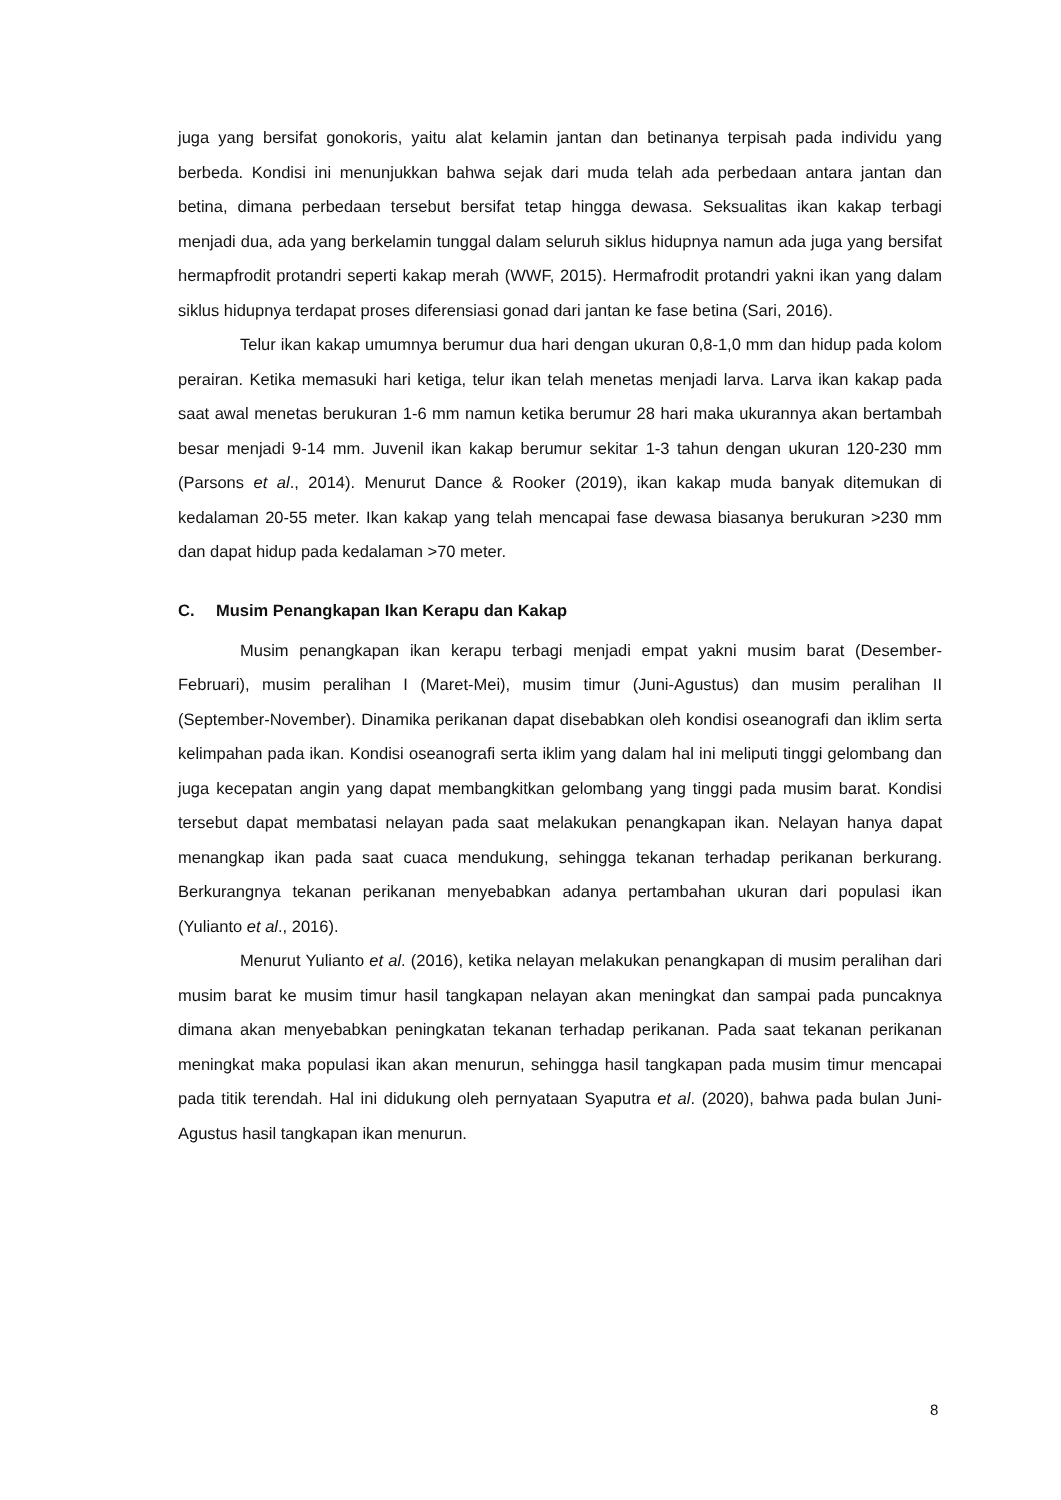juga yang bersifat gonokoris, yaitu alat kelamin jantan dan betinanya terpisah pada individu yang berbeda. Kondisi ini menunjukkan bahwa sejak dari muda telah ada perbedaan antara jantan dan betina, dimana perbedaan tersebut bersifat tetap hingga dewasa. Seksualitas ikan kakap terbagi menjadi dua, ada yang berkelamin tunggal dalam seluruh siklus hidupnya namun ada juga yang bersifat hermapfrodit protandri seperti kakap merah (WWF, 2015). Hermafrodit protandri yakni ikan yang dalam siklus hidupnya terdapat proses diferensiasi gonad dari jantan ke fase betina (Sari, 2016).
Telur ikan kakap umumnya berumur dua hari dengan ukuran 0,8-1,0 mm dan hidup pada kolom perairan. Ketika memasuki hari ketiga, telur ikan telah menetas menjadi larva. Larva ikan kakap pada saat awal menetas berukuran 1-6 mm namun ketika berumur 28 hari maka ukurannya akan bertambah besar menjadi 9-14 mm. Juvenil ikan kakap berumur sekitar 1-3 tahun dengan ukuran 120-230 mm (Parsons et al., 2014). Menurut Dance & Rooker (2019), ikan kakap muda banyak ditemukan di kedalaman 20-55 meter. Ikan kakap yang telah mencapai fase dewasa biasanya berukuran >230 mm dan dapat hidup pada kedalaman >70 meter.
C. Musim Penangkapan Ikan Kerapu dan Kakap
Musim penangkapan ikan kerapu terbagi menjadi empat yakni musim barat (Desember-Februari), musim peralihan I (Maret-Mei), musim timur (Juni-Agustus) dan musim peralihan II (September-November). Dinamika perikanan dapat disebabkan oleh kondisi oseanografi dan iklim serta kelimpahan pada ikan. Kondisi oseanografi serta iklim yang dalam hal ini meliputi tinggi gelombang dan juga kecepatan angin yang dapat membangkitkan gelombang yang tinggi pada musim barat. Kondisi tersebut dapat membatasi nelayan pada saat melakukan penangkapan ikan. Nelayan hanya dapat menangkap ikan pada saat cuaca mendukung, sehingga tekanan terhadap perikanan berkurang. Berkurangnya tekanan perikanan menyebabkan adanya pertambahan ukuran dari populasi ikan (Yulianto et al., 2016).
Menurut Yulianto et al. (2016), ketika nelayan melakukan penangkapan di musim peralihan dari musim barat ke musim timur hasil tangkapan nelayan akan meningkat dan sampai pada puncaknya dimana akan menyebabkan peningkatan tekanan terhadap perikanan. Pada saat tekanan perikanan meningkat maka populasi ikan akan menurun, sehingga hasil tangkapan pada musim timur mencapai pada titik terendah. Hal ini didukung oleh pernyataan Syaputra et al. (2020), bahwa pada bulan Juni-Agustus hasil tangkapan ikan menurun.
8